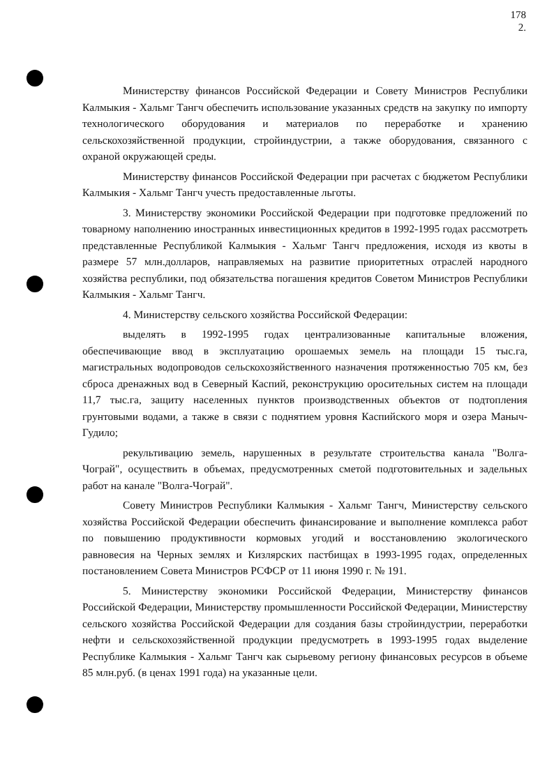178
2.
Министерству финансов Российской Федерации и Совету Министров Республики Калмыкия - Хальмг Тангч обеспечить использование указанных средств на закупку по импорту технологического оборудования и материалов по переработке и хранению сельскохозяйственной продукции, стройиндустрии, а также оборудования, связанного с охраной окружающей среды.
Министерству финансов Российской Федерации при расчетах с бюджетом Республики Калмыкия - Хальмг Тангч учесть предоставленные льготы.
3. Министерству экономики Российской Федерации при подготовке предложений по товарному наполнению иностранных инвестиционных кредитов в 1992-1995 годах рассмотреть представленные Республикой Калмыкия - Хальмг Тангч предложения, исходя из квоты в размере 57 млн.долларов, направляемых на развитие приоритетных отраслей народного хозяйства республики, под обязательства погашения кредитов Советом Министров Республики Калмыкия - Хальмг Тангч.
4. Министерству сельского хозяйства Российской Федерации:
выделять в 1992-1995 годах централизованные капитальные вложения, обеспечивающие ввод в эксплуатацию орошаемых земель на площади 15 тыс.га, магистральных водопроводов сельскохозяйственного назначения протяженностью 705 км, без сброса дренажных вод в Северный Каспий, реконструкцию оросительных систем на площади 11,7 тыс.га, защиту населенных пунктов производственных объектов от подтопления грунтовыми водами, а также в связи с поднятием уровня Каспийского моря и озера Маныч-Гудило;
рекультивацию земель, нарушенных в результате строительства канала "Волга-Чограй", осуществить в объемах, предусмотренных сметой подготовительных и задельных работ на канале "Волга-Чограй".
Совету Министров Республики Калмыкия - Хальмг Тангч, Министерству сельского хозяйства Российской Федерации обеспечить финансирование и выполнение комплекса работ по повышению продуктивности кормовых угодий и восстановлению экологического равновесия на Черных землях и Кизлярских пастбищах в 1993-1995 годах, определенных постановлением Совета Министров РСФСР от 11 июня 1990 г. № 191.
5. Министерству экономики Российской Федерации, Министерству финансов Российской Федерации, Министерству промышленности Российской Федерации, Министерству сельского хозяйства Российской Федерации для создания базы стройиндустрии, переработки нефти и сельскохозяйственной продукции предусмотреть в 1993-1995 годах выделение Республике Калмыкия - Хальмг Тангч как сырьевому региону финансовых ресурсов в объеме 85 млн.руб. (в ценах 1991 года) на указанные цели.